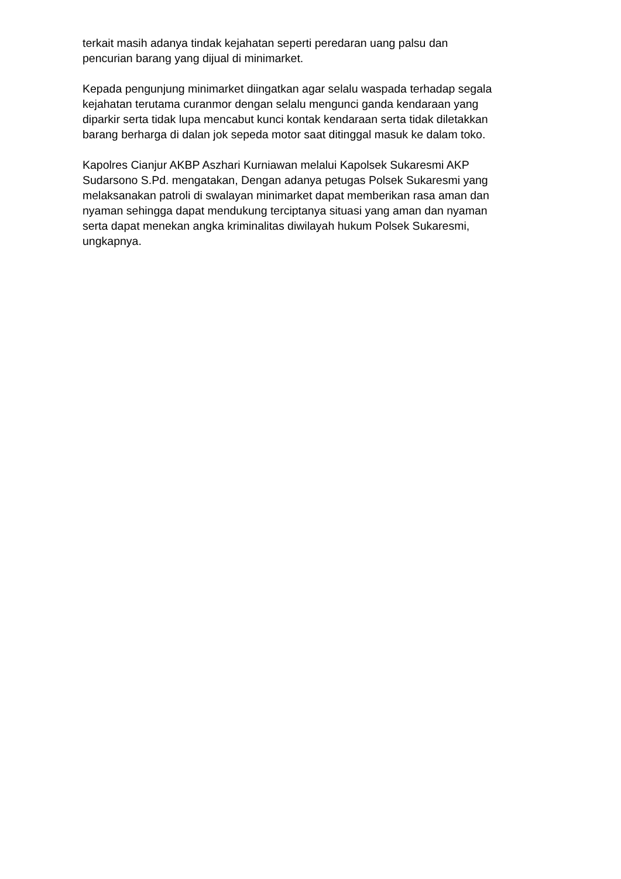terkait masih adanya tindak kejahatan seperti peredaran uang palsu dan
pencurian barang yang dijual di minimarket.
Kepada pengunjung minimarket diingatkan agar selalu waspada terhadap segala
kejahatan terutama curanmor dengan selalu mengunci ganda kendaraan yang
diparkir serta tidak lupa mencabut kunci kontak kendaraan serta tidak diletakkan
barang berharga di dalan jok sepeda motor saat ditinggal masuk ke dalam toko.
Kapolres Cianjur AKBP Aszhari Kurniawan melalui Kapolsek Sukaresmi AKP
Sudarsono S.Pd. mengatakan, Dengan adanya petugas Polsek Sukaresmi yang
melaksanakan patroli di swalayan minimarket dapat memberikan rasa aman dan
nyaman sehingga dapat mendukung terciptanya situasi yang aman dan nyaman
serta dapat menekan angka kriminalitas diwilayah hukum Polsek Sukaresmi,
ungkapnya.